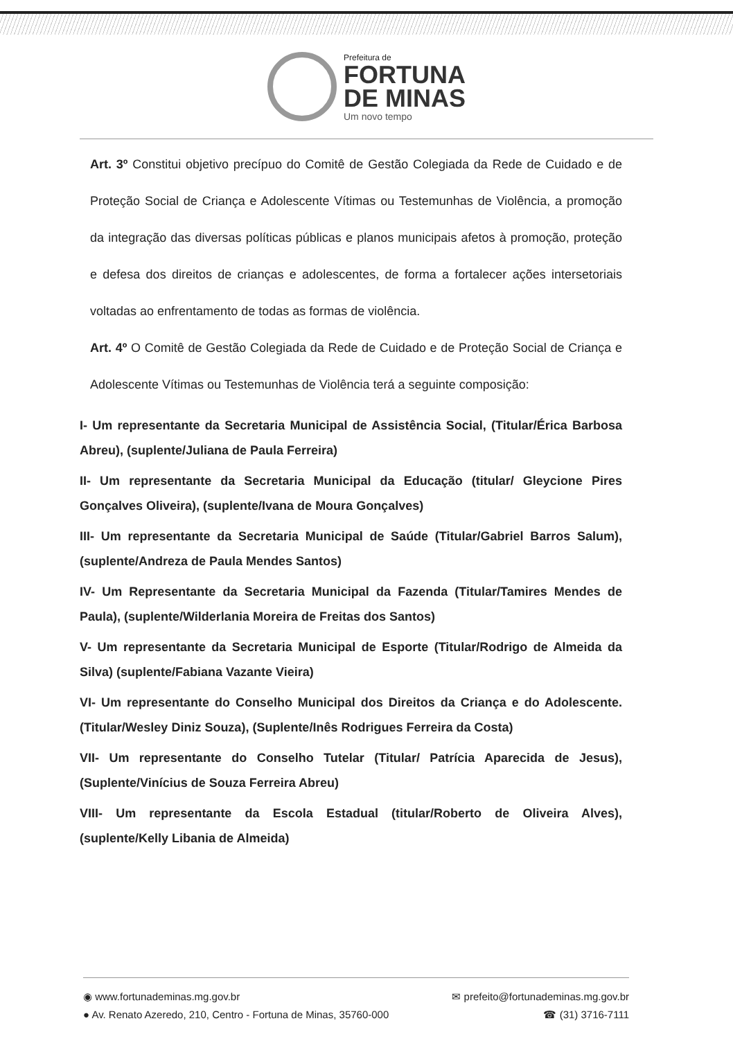Prefeitura de
FORTUNA
DE MINAS
Um novo tempo
Art. 3º Constitui objetivo precípuo do Comitê de Gestão Colegiada da Rede de Cuidado e de Proteção Social de Criança e Adolescente Vítimas ou Testemunhas de Violência, a promoção da integração das diversas políticas públicas e planos municipais afetos à promoção, proteção e defesa dos direitos de crianças e adolescentes, de forma a fortalecer ações intersetoriais voltadas ao enfrentamento de todas as formas de violência.
Art. 4º O Comitê de Gestão Colegiada da Rede de Cuidado e de Proteção Social de Criança e Adolescente Vítimas ou Testemunhas de Violência terá a seguinte composição:
I- Um representante da Secretaria Municipal de Assistência Social, (Titular/Érica Barbosa Abreu), (suplente/Juliana de Paula Ferreira)
II- Um representante da Secretaria Municipal da Educação (titular/ Gleycione Pires Gonçalves Oliveira), (suplente/Ivana de Moura Gonçalves)
III- Um representante da Secretaria Municipal de Saúde (Titular/Gabriel Barros Salum), (suplente/Andreza de Paula Mendes Santos)
IV- Um Representante da Secretaria Municipal da Fazenda (Titular/Tamires Mendes de Paula), (suplente/Wilderlania Moreira de Freitas dos Santos)
V- Um representante da Secretaria Municipal de Esporte (Titular/Rodrigo de Almeida da Silva) (suplente/Fabiana Vazante Vieira)
VI- Um representante do Conselho Municipal dos Direitos da Criança e do Adolescente. (Titular/Wesley Diniz Souza), (Suplente/Inês Rodrigues Ferreira da Costa)
VII- Um representante do Conselho Tutelar (Titular/ Patrícia Aparecida de Jesus), (Suplente/Vinícius de Souza Ferreira Abreu)
VIII- Um representante da Escola Estadual (titular/Roberto de Oliveira Alves), (suplente/Kelly Libania de Almeida)
◉ www.fortunademinas.mg.gov.br ✉ prefeito@fortunademinas.mg.gov.br
● Av. Renato Azeredo, 210, Centro - Fortuna de Minas, 35760-000 ☎ (31) 3716-7111